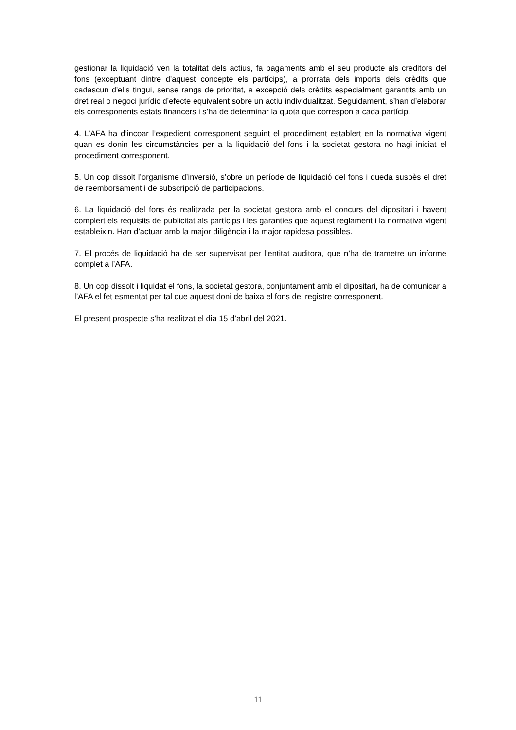gestionar la liquidació ven la totalitat dels actius, fa pagaments amb el seu producte als creditors del fons (exceptuant dintre d'aquest concepte els partícips), a prorrata dels imports dels crèdits que cadascun d'ells tingui, sense rangs de prioritat, a excepció dels crèdits especialment garantits amb un dret real o negoci jurídic d’efecte equivalent sobre un actiu individualitzat. Seguidament, s’han d’elaborar els corresponents estats financers i s’ha de determinar la quota que correspon a cada partícip.
4. L’AFA ha d’incoar l’expedient corresponent seguint el procediment establert en la normativa vigent quan es donin les circumstàncies per a la liquidació del fons i la societat gestora no hagi iniciat el procediment corresponent.
5. Un cop dissolt l’organisme d’inversió, s’obre un període de liquidació del fons i queda suspès el dret de reemborsament i de subscripció de participacions.
6. La liquidació del fons és realitzada per la societat gestora amb el concurs del dipositari i havent complert els requisits de publicitat als partícips i les garanties que aquest reglament i la normativa vigent estableixin. Han d’actuar amb la major diligència i la major rapidesa possibles.
7. El procés de liquidació ha de ser supervisat per l’entitat auditora, que n’ha de trametre un informe complet a l’AFA.
8. Un cop dissolt i liquidat el fons, la societat gestora, conjuntament amb el dipositari, ha de comunicar a l’AFA el fet esmentat per tal que aquest doni de baixa el fons del registre corresponent.
El present prospecte s’ha realitzat el dia 15 d’abril del 2021.
11